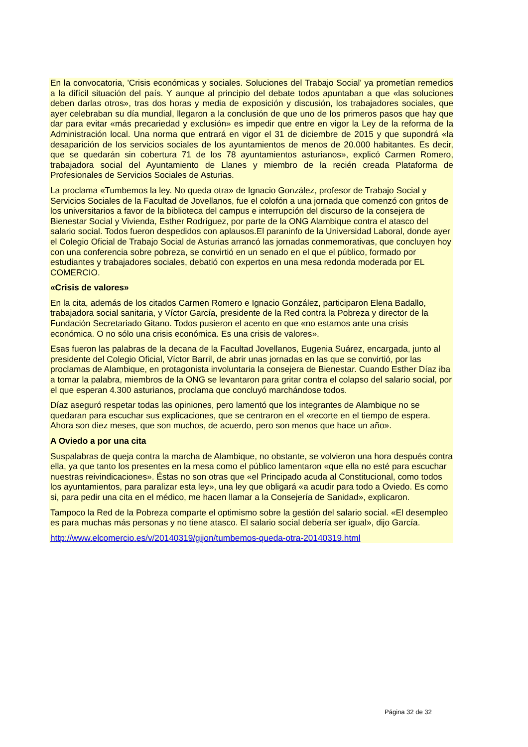En la convocatoria, 'Crisis económicas y sociales. Soluciones del Trabajo Social' ya prometían remedios a la difícil situación del país. Y aunque al principio del debate todos apuntaban a que «las soluciones deben darlas otros», tras dos horas y media de exposición y discusión, los trabajadores sociales, que ayer celebraban su día mundial, llegaron a la conclusión de que uno de los primeros pasos que hay que dar para evitar «más precariedad y exclusión» es impedir que entre en vigor la Ley de la reforma de la Administración local. Una norma que entrará en vigor el 31 de diciembre de 2015 y que supondrá «la desaparición de los servicios sociales de los ayuntamientos de menos de 20.000 habitantes. Es decir, que se quedarán sin cobertura 71 de los 78 ayuntamientos asturianos», explicó Carmen Romero, trabajadora social del Ayuntamiento de Llanes y miembro de la recién creada Plataforma de Profesionales de Servicios Sociales de Asturias.
La proclama «Tumbemos la ley. No queda otra» de Ignacio González, profesor de Trabajo Social y Servicios Sociales de la Facultad de Jovellanos, fue el colofón a una jornada que comenzó con gritos de los universitarios a favor de la biblioteca del campus e interrupción del discurso de la consejera de Bienestar Social y Vivienda, Esther Rodríguez, por parte de la ONG Alambique contra el atasco del salario social. Todos fueron despedidos con aplausos.El paraninfo de la Universidad Laboral, donde ayer el Colegio Oficial de Trabajo Social de Asturias arrancó las jornadas conmemorativas, que concluyen hoy con una conferencia sobre pobreza, se convirtió en un senado en el que el público, formado por estudiantes y trabajadores sociales, debatió con expertos en una mesa redonda moderada por EL COMERCIO.
«Crisis de valores»
En la cita, además de los citados Carmen Romero e Ignacio González, participaron Elena Badallo, trabajadora social sanitaria, y Víctor García, presidente de la Red contra la Pobreza y director de la Fundación Secretariado Gitano. Todos pusieron el acento en que «no estamos ante una crisis económica. O no sólo una crisis económica. Es una crisis de valores».
Esas fueron las palabras de la decana de la Facultad Jovellanos, Eugenia Suárez, encargada, junto al presidente del Colegio Oficial, Víctor Barril, de abrir unas jornadas en las que se convirtió, por las proclamas de Alambique, en protagonista involuntaria la consejera de Bienestar. Cuando Esther Díaz iba a tomar la palabra, miembros de la ONG se levantaron para gritar contra el colapso del salario social, por el que esperan 4.300 asturianos, proclama que concluyó marchándose todos.
Díaz aseguró respetar todas las opiniones, pero lamentó que los integrantes de Alambique no se quedaran para escuchar sus explicaciones, que se centraron en el «recorte en el tiempo de espera. Ahora son diez meses, que son muchos, de acuerdo, pero son menos que hace un año».
A Oviedo a por una cita
Suspalabras de queja contra la marcha de Alambique, no obstante, se volvieron una hora después contra ella, ya que tanto los presentes en la mesa como el público lamentaron «que ella no esté para escuchar nuestras reivindicaciones». Éstas no son otras que «el Principado acuda al Constitucional, como todos los ayuntamientos, para paralizar esta ley», una ley que obligará «a acudir para todo a Oviedo. Es como si, para pedir una cita en el médico, me hacen llamar a la Consejería de Sanidad», explicaron.
Tampoco la Red de la Pobreza comparte el optimismo sobre la gestión del salario social. «El desempleo es para muchas más personas y no tiene atasco. El salario social debería ser igual», dijo García.
http://www.elcomercio.es/v/20140319/gijon/tumbemos-queda-otra-20140319.html
Página 32 de 32